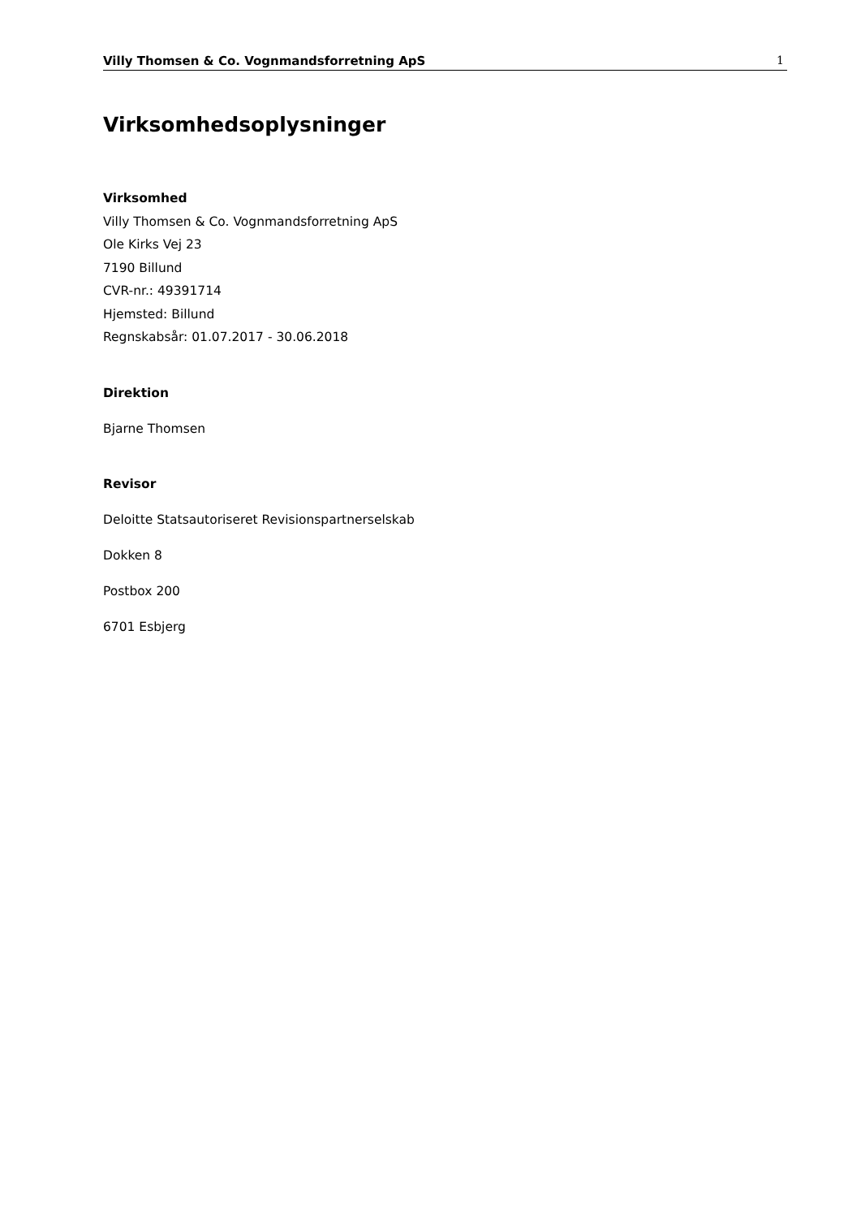Villy Thomsen & Co. Vognmandsforretning ApS 1
Virksomhedsoplysninger
Virksomhed
Villy Thomsen & Co. Vognmandsforretning ApS
Ole Kirks Vej 23
7190 Billund
CVR-nr.: 49391714
Hjemsted: Billund
Regnskabsår: 01.07.2017 - 30.06.2018
Direktion
Bjarne Thomsen
Revisor
Deloitte Statsautoriseret Revisionspartnerselskab
Dokken 8
Postbox 200
6701 Esbjerg